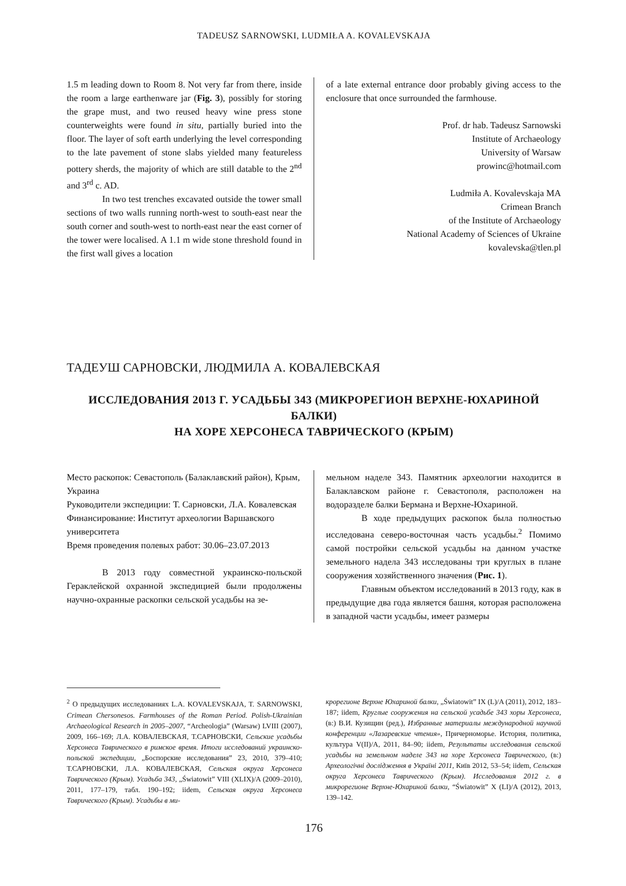TADEUSZ SARNOWSKI, LUDMIŁA A. KOVALEVSKAJA
1.5 m leading down to Room 8. Not very far from there, inside the room a large earthenware jar (Fig. 3), possibly for storing the grape must, and two reused heavy wine press stone counterweights were found in situ, partially buried into the floor. The layer of soft earth underlying the level corresponding to the late pavement of stone slabs yielded many featureless pottery sherds, the majority of which are still datable to the 2<sup>nd</sup> and 3<sup>rd</sup> c. AD.
In two test trenches excavated outside the tower small sections of two walls running north-west to south-east near the south corner and south-west to north-east near the east corner of the tower were localised. A 1.1 m wide stone threshold found in the first wall gives a location
of a late external entrance door probably giving access to the enclosure that once surrounded the farmhouse.
Prof. dr hab. Tadeusz Sarnowski
Institute of Archaeology
University of Warsaw
prowinc@hotmail.com
Ludmiła A. Kovalevskaja MA
Crimean Branch
of the Institute of Archaeology
National Academy of Sciences of Ukraine
kovalevska@tlen.pl
ТАДЕУШ САРНОВСКИ, ЛЮДМИЛА А. КОВАЛЕВСКАЯ
ИССЛЕДОВАНИЯ 2013 Г. УСАДЬБЫ 343 (МИКРОРЕГИОН ВЕРХНЕ-ЮХАРИНОЙ БАЛКИ)
НА ХОРЕ ХЕРСОНЕСА ТАВРИЧЕСКОГО (КРЫМ)
Место раскопок: Севастополь (Балаклавский район), Крым, Украина
Руководители экспедиции: Т. Сарновски, Л.А. Ковалевская
Финансирование: Институт археологии Варшавского университета
Время проведения полевых работ: 30.06–23.07.2013
В 2013 году совместной украинско-польской Гераклейской охранной экспедицией были продолжены научно-охранные раскопки сельской усадьбы на зе-
мельном наделе 343. Памятник археологии находится в Балаклавском районе г. Севастополя, расположен на водоразделе балки Бермана и Верхне-Юхариной.
В ходе предыдущих раскопок была полностью исследована северо-восточная часть усадьбы.<sup>2</sup> Помимо самой постройки сельской усадьбы на данном участке земельного надела 343 исследованы три круглых в плане сооружения хозяйственного значения (Рис. 1).
Главным объектом исследований в 2013 году, как в предыдущие два года является башня, которая расположена в западной части усадьбы, имеет размеры
<sup>2</sup> О предыдущих исследованиях L.A. KOVALEVSKAJA, T. SARNOWSKI, Crimean Chersonesos. Farmhouses of the Roman Period. Polish-Ukrainian Archaeological Research in 2005–2007, “Archeologia” (Warsaw) LVIII (2007), 2009, 166–169; Л.А. КОВАЛЕВСКАЯ, Т.САРНОВСКИ, Сельские усадьбы Херсонеса Таврического в римское время. Итоги исследований украинско-польской экспедиции, „Боспорские исследования” 23, 2010, 379–410; Т.САРНОВСКИ, Л.А. КОВАЛЕВСКАЯ, Сельская округа Херсонеса Таврического (Крым). Усадьба 343, „Światowit” VIII (XLIX)/A (2009–2010), 2011, 177–179, табл. 190–192; iidem, Сельская округа Херсонеса Таврического (Крым). Усадьбы в ми-
крорегионе Верхне Юхариной балки, „Światowit” IX (L)/A (2011), 2012, 183–187; iidem, Круглые сооружения на сельской усадьбе 343 хоры Херсонеса, (в:) В.И. Кузищин (ред.), Избранные материалы международной научной конференции «Лазаревские чтения», Причерноморье. История, политика, культура V(II)/A, 2011, 84–90; iidem, Результаты исследования сельской усадьбы на земельном наделе 343 на хоре Херсонеса Таврического, (в:) Археологічні дослідження в Україні 2011, Київ 2012, 53–54; iidem, Сельская округа Херсонеса Таврического (Крым). Исследования 2012 г. в микрорегионе Верхне-Юхариной балки, “Światowit” X (LI)/A (2012), 2013, 139–142.
176